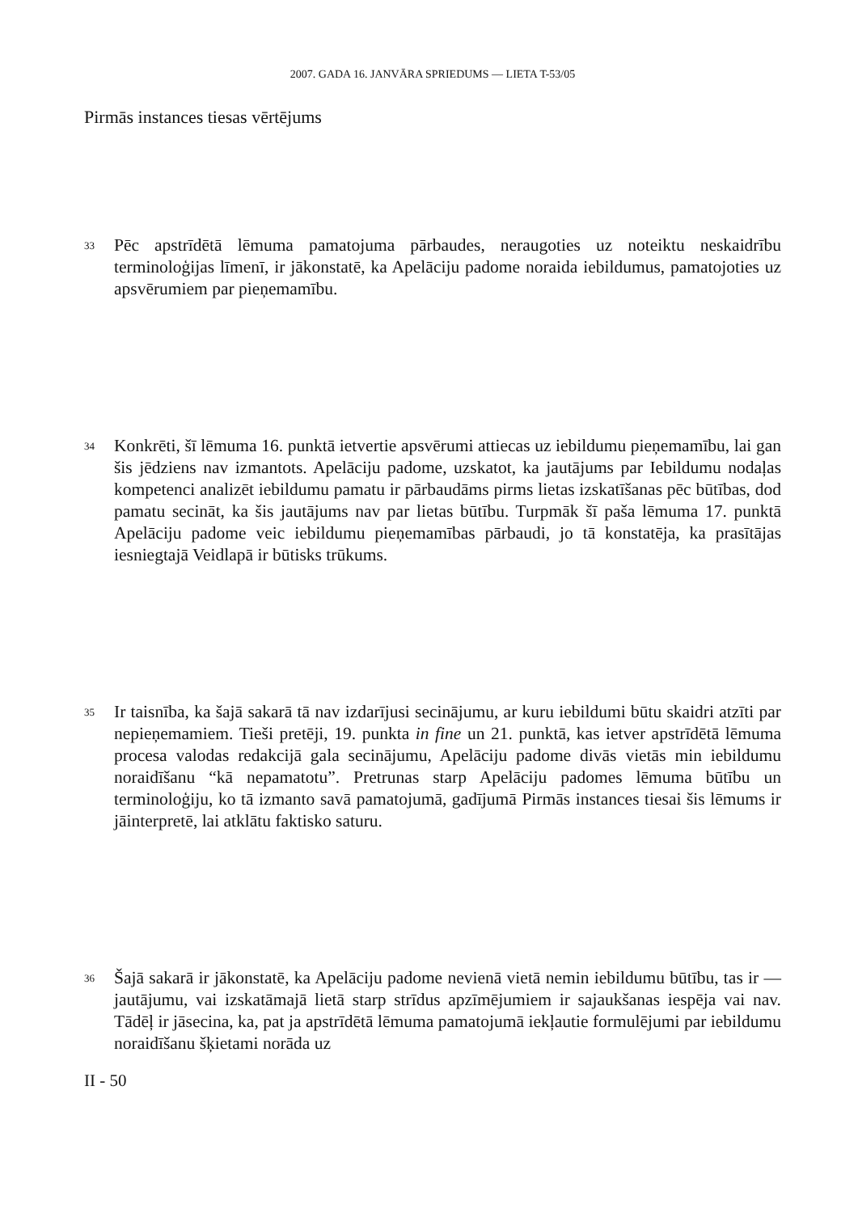2007. GADA 16. JANVĀRA SPRIEDUMS — LIETA T-53/05
Pirmās instances tiesas vērtējums
33
Pēc apstrīdētā lēmuma pamatojuma pārbaudes, neraugoties uz noteiktu neskaidrību terminoloģijas līmenī, ir jākonstatē, ka Apelāciju padome noraida iebildumus, pamatojoties uz apsvērumiem par pieņemamību.
34
Konkrēti, šī lēmuma 16. punktā ietvertie apsvērumi attiecas uz iebildumu pieņemamību, lai gan šis jēdziens nav izmantots. Apelāciju padome, uzskatot, ka jautājums par Iebildumu nodaļas kompetenci analizēt iebildumu pamatu ir pārbaudāms pirms lietas izskatīšanas pēc būtības, dod pamatu secināt, ka šis jautājums nav par lietas būtību. Turpmāk šī paša lēmuma 17. punktā Apelāciju padome veic iebildumu pieņemamības pārbaudi, jo tā konstatēja, ka prasītājas iesniegtajā Veidlapā ir būtisks trūkums.
35
Ir taisnība, ka šajā sakarā tā nav izdarījusi secinājumu, ar kuru iebildumi būtu skaidri atzīti par nepieņemamiem. Tieši pretēji, 19. punkta in fine un 21. punktā, kas ietver apstrīdētā lēmuma procesa valodas redakcijā gala secinājumu, Apelāciju padome divās vietās min iebildumu noraidīšanu “kā nepamatotu”. Pretrunas starp Apelāciju padomes lēmuma būtību un terminoloģiju, ko tā izmanto savā pamatojumā, gadījumā Pirmās instances tiesai šis lēmums ir jāinterpretē, lai atklātu faktisko saturu.
36
Šajā sakarā ir jākonstatē, ka Apelāciju padome nevienā vietā nemin iebildumu būtību, tas ir — jautājumu, vai izskatāmajā lietā starp strīdus apzīmējumiem ir sajaukšanas iespēja vai nav. Tādēļ ir jāsecina, ka, pat ja apstrīdētā lēmuma pamatojumā iekļautie formulējumi par iebildumu noraidīšanu šķietami norāda uz
II - 50